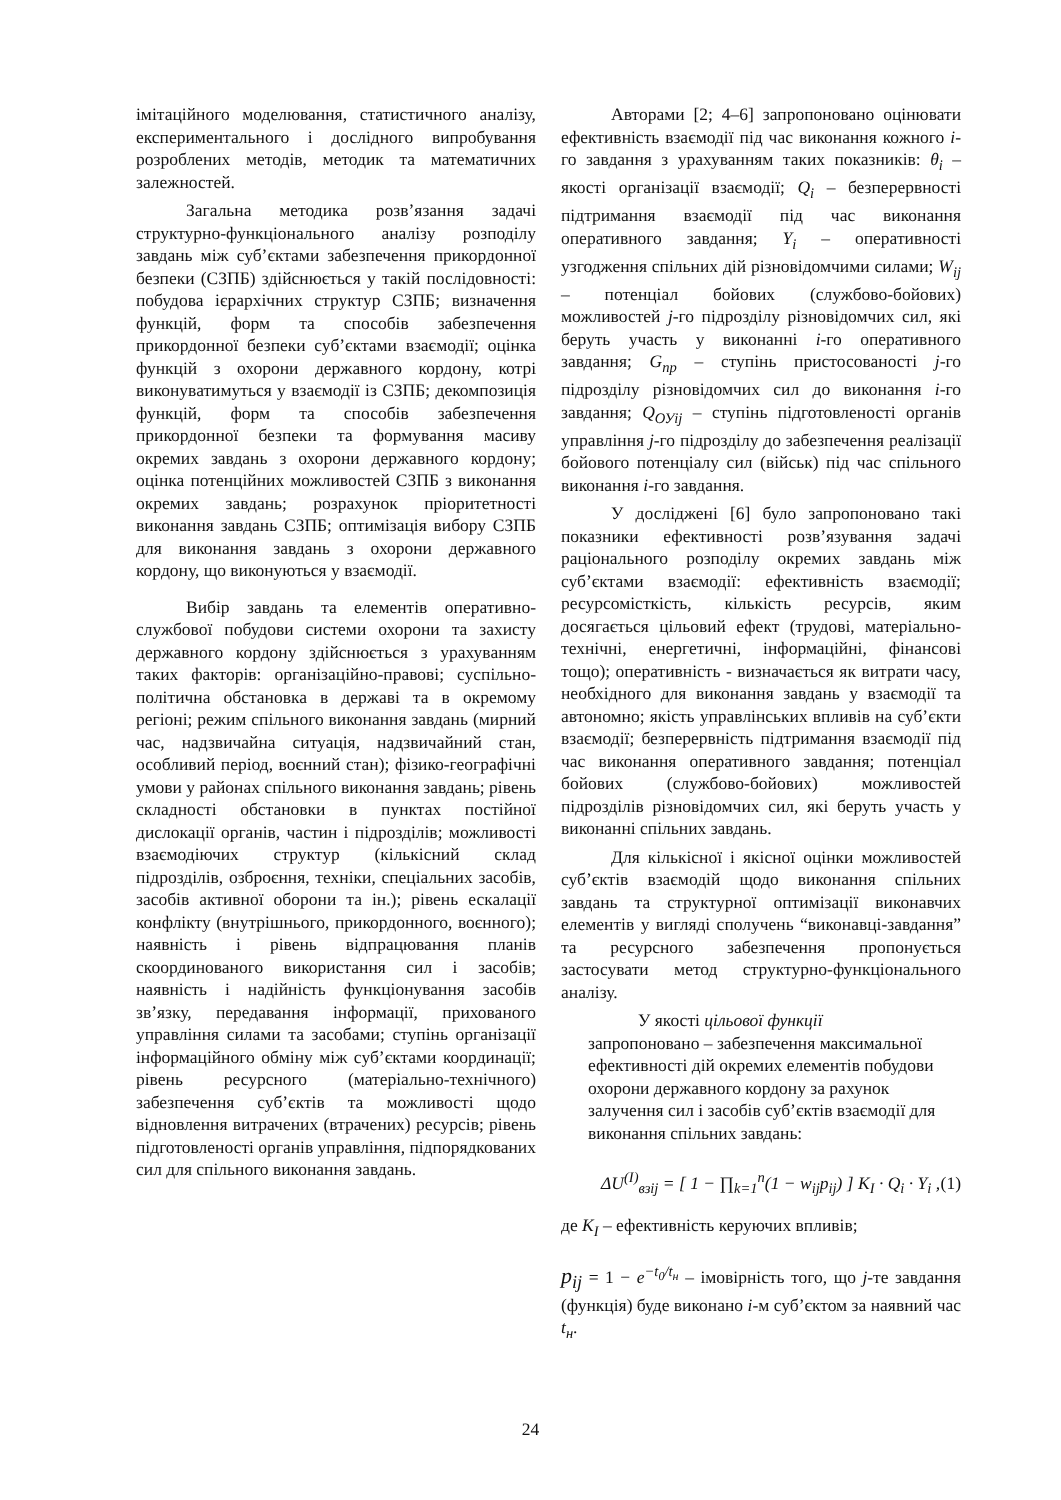імітаційного моделювання, статистичного аналізу, експериментального і дослідного випробування розроблених методів, методик та математичних залежностей.
Загальна методика розв’язання задачі структурно-функціонального аналізу розподілу завдань між суб’єктами забезпечення прикордонної безпеки (СЗПБ) здійснюється у такій послідовності: побудова ієрархічних структур СЗПБ; визначення функцій, форм та способів забезпечення прикордонної безпеки суб’єктами взаємодії; оцінка функцій з охорони державного кордону, котрі виконуватимуться у взаємодії із СЗПБ; декомпозиція функцій, форм та способів забезпечення прикордонної безпеки та формування масиву окремих завдань з охорони державного кордону; оцінка потенційних можливостей СЗПБ з виконання окремих завдань; розрахунок пріоритетності виконання завдань СЗПБ; оптимізація вибору СЗПБ для виконання завдань з охорони державного кордону, що виконуються у взаємодії.
Вибір завдань та елементів оперативно-службової побудови системи охорони та захисту державного кордону здійснюється з урахуванням таких факторів: організаційно-правові; суспільно-політична обстановка в державі та в окремому регіоні; режим спільного виконання завдань (мирний час, надзвичайна ситуація, надзвичайний стан, особливий період, воєнний стан); фізико-географічні умови у районах спільного виконання завдань; рівень складності обстановки в пунктах постійної дислокації органів, частин і підрозділів; можливості взаємодіючих структур (кількісний склад підрозділів, озброєння, техніки, спеціальних засобів, засобів активної оборони та ін.); рівень ескалації конфлікту (внутрішнього, прикордонного, воєнного); наявність і рівень відпрацювання планів скоординованого використання сил і засобів; наявність і надійність функціонування засобів зв’язку, передавання інформації, прихованого управління силами та засобами; ступінь організації інформаційного обміну між суб’єктами координації; рівень ресурсного (матеріально-технічного) забезпечення суб’єктів та можливості щодо відновлення витрачених (втрачених) ресурсів; рівень підготовленості органів управління, підпорядкованих сил для спільного виконання завдань.
Авторами [2; 4–6] запропоновано оцінювати ефективність взаємодії під час виконання кожного i-го завдання з урахуванням таких показників: θ<sub>i</sub> – якості організації взаємодії; Q<sub>i</sub> – безперервності підтримання взаємодії під час виконання оперативного завдання; Y<sub>i</sub> – оперативності узгодження спільних дій різновідомчими силами; W<sub>ij</sub> – потенціал бойових (службово-бойових) можливостей j-го підрозділу різновідомчих сил, які беруть участь у виконанні i-го оперативного завдання; G<sub>пр</sub> – ступінь пристосованості j-го підрозділу різновідомчих сил до виконання i-го завдання; Q<sub>ОУij</sub> – ступінь підготовленості органів управління j-го підрозділу до забезпечення реалізації бойового потенціалу сил (військ) під час спільного виконання i-го завдання.
У досліджені [6] було запропоновано такі показники ефективності розв’язування задачі раціонального розподілу окремих завдань між суб’єктами взаємодії: ефективність взаємодії; ресурсомісткість, кількість ресурсів, яким досягається цільовий ефект (трудові, матеріально-технічні, енергетичні, інформаційні, фінансові тощо); оперативність - визначається як витрати часу, необхідного для виконання завдань у взаємодії та автономно; якість управлінських впливів на суб’єкти взаємодії; безперервність підтримання взаємодії під час виконання оперативного завдання; потенціал бойових (службово-бойових) можливостей підрозділів різновідомчих сил, які беруть участь у виконанні спільних завдань.
Для кількісної і якісної оцінки можливостей суб’єктів взаємодій щодо виконання спільних завдань та структурної оптимізації виконавчих елементів у вигляді сполучень “виконавці-завдання” та ресурсного забезпечення пропонується застосувати метод структурно-функціонального аналізу.
У якості цільової функції
запропоновано – забезпечення максимальної ефективності дій окремих елементів побудови охорони державного кордону за рахунок залучення сил і засобів суб’єктів взаємодії для виконання спільних завдань:
ΔU<sup>(I)</sup><sub>взij</sub> = [ 1 − ∏<sub>k=1</sub><sup>n</sup>(1 − w<sub>ij</sub>p<sub>ij</sub>) ] K<sub>I</sub> · Q<sub>i</sub> · Y<sub>i</sub> , (1)
де K<sub>I</sub> – ефективність керуючих впливів;
p<sub>ij</sub> = 1 − e<sup>−t<sub>0</sub>/t<sub>н</sub></sup> – імовірність того, що j-те завдання (функція) буде виконано i-м суб’єктом за наявний час t<sub>н</sub>.
24